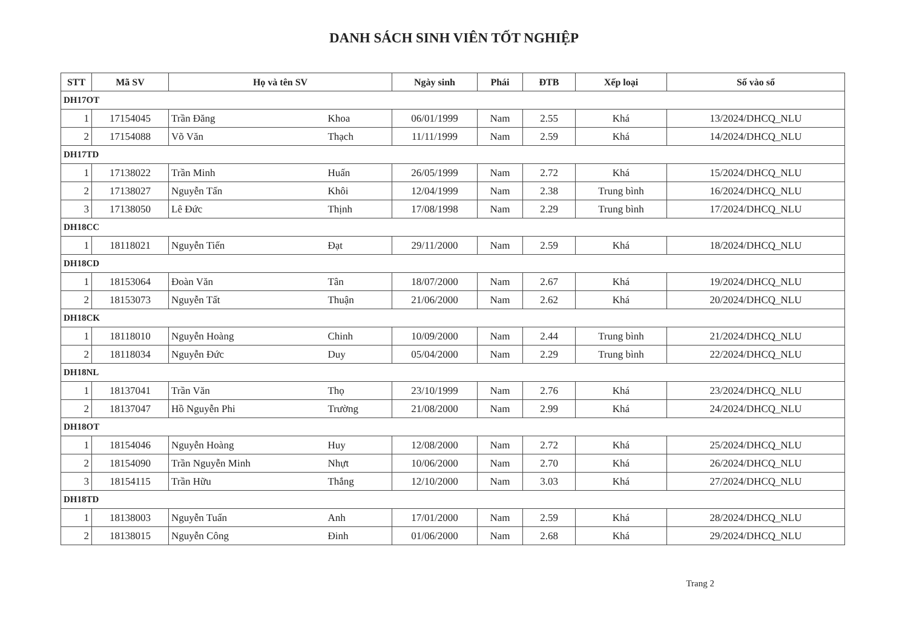DANH SÁCH SINH VIÊN TỐT NGHIỆP
| STT | Mã SV | Họ và tên SV | | Ngày sinh | Phái | ĐTB | Xếp loại | Số vào sổ |
| --- | --- | --- | --- | --- | --- | --- | --- | --- |
| DH17OT | | | | | | | | |
| 1 | 17154045 | Trần Đăng | Khoa | 06/01/1999 | Nam | 2.55 | Khá | 13/2024/DHCQ_NLU |
| 2 | 17154088 | Võ Văn | Thạch | 11/11/1999 | Nam | 2.59 | Khá | 14/2024/DHCQ_NLU |
| DH17TD | | | | | | | | |
| 1 | 17138022 | Trần Minh | Huấn | 26/05/1999 | Nam | 2.72 | Khá | 15/2024/DHCQ_NLU |
| 2 | 17138027 | Nguyễn Tấn | Khôi | 12/04/1999 | Nam | 2.38 | Trung bình | 16/2024/DHCQ_NLU |
| 3 | 17138050 | Lê Đức | Thịnh | 17/08/1998 | Nam | 2.29 | Trung bình | 17/2024/DHCQ_NLU |
| DH18CC | | | | | | | | |
| 1 | 18118021 | Nguyễn Tiến | Đạt | 29/11/2000 | Nam | 2.59 | Khá | 18/2024/DHCQ_NLU |
| DH18CD | | | | | | | | |
| 1 | 18153064 | Đoàn Văn | Tân | 18/07/2000 | Nam | 2.67 | Khá | 19/2024/DHCQ_NLU |
| 2 | 18153073 | Nguyễn Tất | Thuận | 21/06/2000 | Nam | 2.62 | Khá | 20/2024/DHCQ_NLU |
| DH18CK | | | | | | | | |
| 1 | 18118010 | Nguyễn Hoàng | Chinh | 10/09/2000 | Nam | 2.44 | Trung bình | 21/2024/DHCQ_NLU |
| 2 | 18118034 | Nguyễn Đức | Duy | 05/04/2000 | Nam | 2.29 | Trung bình | 22/2024/DHCQ_NLU |
| DH18NL | | | | | | | | |
| 1 | 18137041 | Trần Văn | Thọ | 23/10/1999 | Nam | 2.76 | Khá | 23/2024/DHCQ_NLU |
| 2 | 18137047 | Hồ Nguyễn Phi | Trường | 21/08/2000 | Nam | 2.99 | Khá | 24/2024/DHCQ_NLU |
| DH18OT | | | | | | | | |
| 1 | 18154046 | Nguyễn Hoàng | Huy | 12/08/2000 | Nam | 2.72 | Khá | 25/2024/DHCQ_NLU |
| 2 | 18154090 | Trần Nguyễn Minh | Nhựt | 10/06/2000 | Nam | 2.70 | Khá | 26/2024/DHCQ_NLU |
| 3 | 18154115 | Trần Hữu | Thắng | 12/10/2000 | Nam | 3.03 | Khá | 27/2024/DHCQ_NLU |
| DH18TD | | | | | | | | |
| 1 | 18138003 | Nguyễn Tuấn | Anh | 17/01/2000 | Nam | 2.59 | Khá | 28/2024/DHCQ_NLU |
| 2 | 18138015 | Nguyễn Công | Đinh | 01/06/2000 | Nam | 2.68 | Khá | 29/2024/DHCQ_NLU |
Trang 2